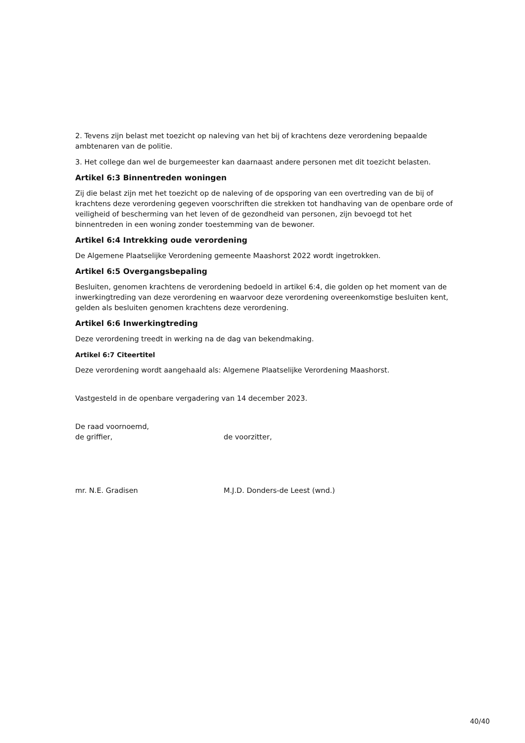2. Tevens zijn belast met toezicht op naleving van het bij of krachtens deze verordening bepaalde ambtenaren van de politie.
3. Het college dan wel de burgemeester kan daarnaast andere personen met dit toezicht belasten.
Artikel 6:3 Binnentreden woningen
Zij die belast zijn met het toezicht op de naleving of de opsporing van een overtreding van de bij of krachtens deze verordening gegeven voorschriften die strekken tot handhaving van de openbare orde of veiligheid of bescherming van het leven of de gezondheid van personen, zijn bevoegd tot het binnentreden in een woning zonder toestemming van de bewoner.
Artikel 6:4 Intrekking oude verordening
De Algemene Plaatselijke Verordening gemeente Maashorst 2022 wordt ingetrokken.
Artikel 6:5 Overgangsbepaling
Besluiten, genomen krachtens de verordening bedoeld in artikel 6:4, die golden op het moment van de inwerkingtreding van deze verordening en waarvoor deze verordening overeenkomstige besluiten kent, gelden als besluiten genomen krachtens deze verordening.
Artikel 6:6 Inwerkingtreding
Deze verordening treedt in werking na de dag van bekendmaking.
Artikel 6:7 Citeertitel
Deze verordening wordt aangehaald als: Algemene Plaatselijke Verordening Maashorst.
Vastgesteld in de openbare vergadering van 14 december 2023.
De raad voornoemd,
de griffier, de voorzitter,
mr. N.E. Gradisen M.J.D. Donders-de Leest (wnd.)
40/40